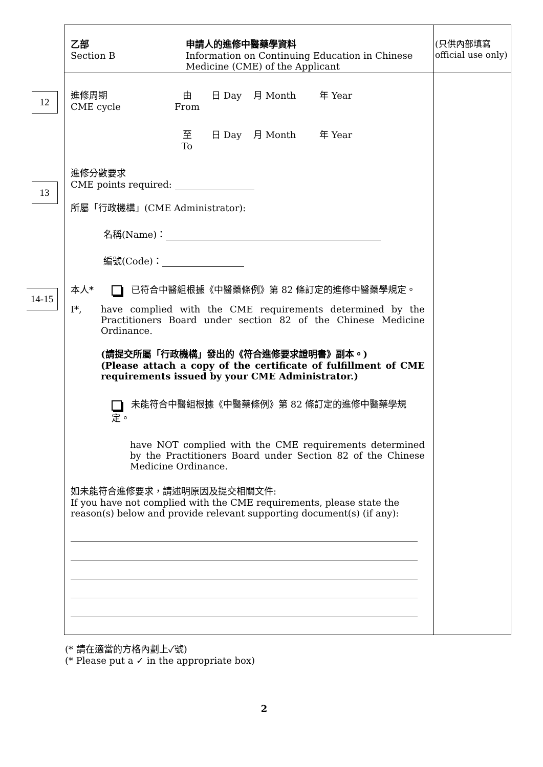12
13
14-15
(只供內部填寫 official use only)
乙部
Section B
申請人的進修中醫藥學資料
Information on Continuing Education in Chinese
Medicine (CME) of the Applicant
進修周期
CME cycle
由
From
日 Day 月 Month 年 Year
至
To
日 Day 月 Month 年 Year
進修分數要求
CME points required:
所屬「行政機構」(CME Administrator):
名稱(Name)：
編號(Code)：
本人* 已符合中醫組根據《中醫藥條例》第 82 條訂定的進修中醫藥學規定。
I*, have complied with the CME requirements determined by the Practitioners Board under section 82 of the Chinese Medicine Ordinance.
(請提交所屬「行政機構」發出的《符合進修要求證明書》副本。)
(Please attach a copy of the certificate of fulfillment of CME requirements issued by your CME Administrator.)
未能符合中醫組根據《中醫藥條例》第 82 條訂定的進修中醫藥學規定。
have NOT complied with the CME requirements determined by the Practitioners Board under Section 82 of the Chinese Medicine Ordinance.
如未能符合進修要求，請述明原因及提交相關文件:
If you have not complied with the CME requirements, please state the reason(s) below and provide relevant supporting document(s) (if any):
(* 請在適當的方格內劃上✓號)
(* Please put a ✓ in the appropriate box)
2